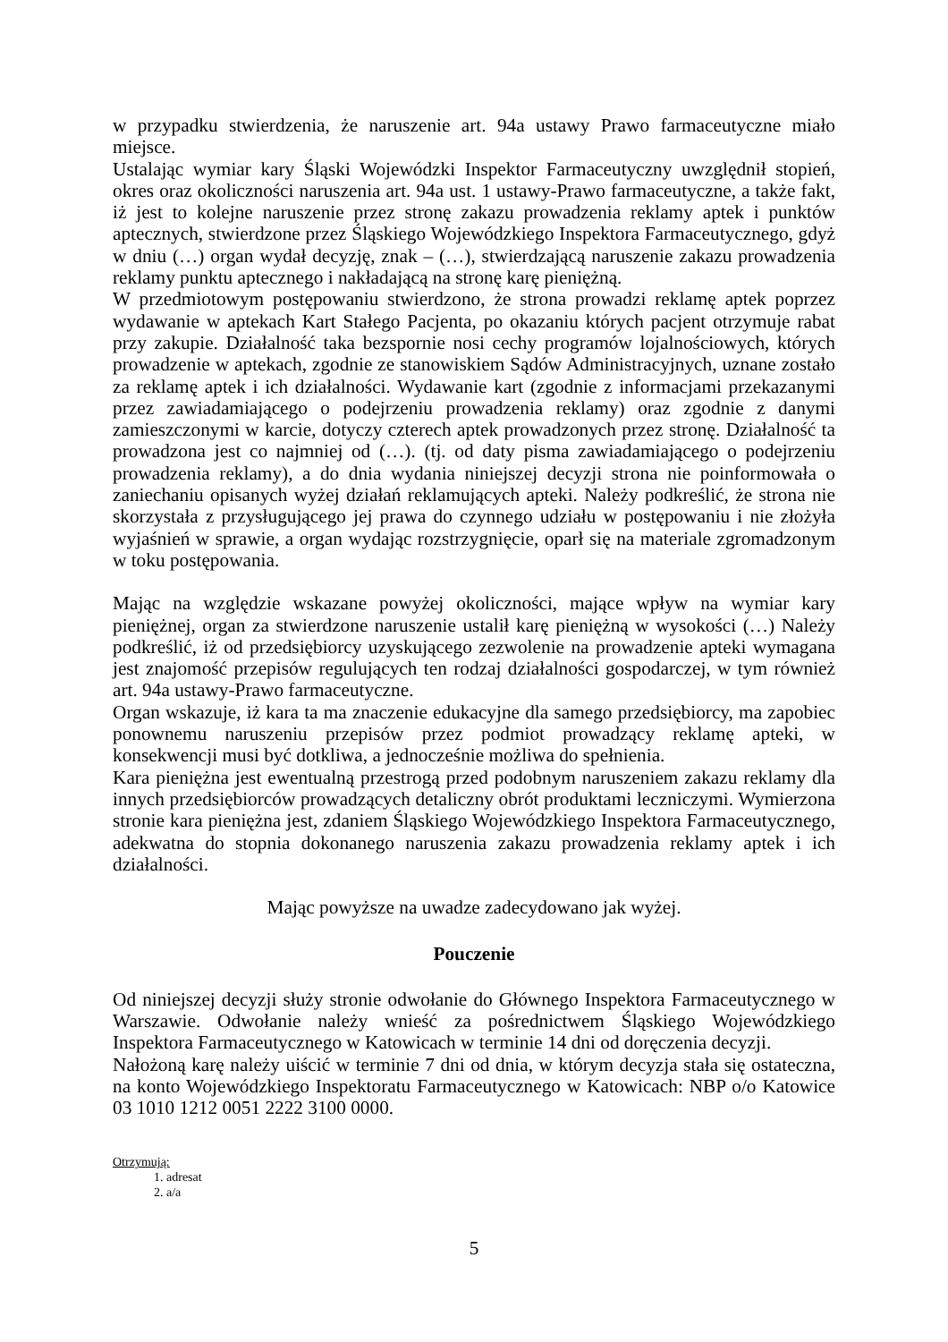w przypadku stwierdzenia, że naruszenie art. 94a ustawy Prawo farmaceutyczne miało miejsce.
Ustalając wymiar kary Śląski Wojewódzki Inspektor Farmaceutyczny uwzględnił stopień, okres oraz okoliczności naruszenia art. 94a ust. 1 ustawy-Prawo farmaceutyczne, a także fakt, iż jest to kolejne naruszenie przez stronę zakazu prowadzenia reklamy aptek i punktów aptecznych, stwierdzone przez Śląskiego Wojewódzkiego Inspektora Farmaceutycznego, gdyż w dniu (…) organ wydał decyzję, znak – (…), stwierdzającą naruszenie zakazu prowadzenia reklamy punktu aptecznego i nakładającą na stronę karę pieniężną.
W przedmiotowym postępowaniu stwierdzono, że strona prowadzi reklamę aptek poprzez wydawanie w aptekach Kart Stałego Pacjenta, po okazaniu których pacjent otrzymuje rabat przy zakupie. Działalność taka bezspornie nosi cechy programów lojalnościowych, których prowadzenie w aptekach, zgodnie ze stanowiskiem Sądów Administracyjnych, uznane zostało za reklamę aptek i ich działalności. Wydawanie kart (zgodnie z informacjami przekazanymi przez zawiadamiającego o podejrzeniu prowadzenia reklamy) oraz zgodnie z danymi zamieszczonymi w karcie, dotyczy czterech aptek prowadzonych przez stronę. Działalność ta prowadzona jest co najmniej od (…). (tj. od daty pisma zawiadamiającego o podejrzeniu prowadzenia reklamy), a do dnia wydania niniejszej decyzji strona nie poinformowała o zaniechaniu opisanych wyżej działań reklamujących apteki. Należy podkreślić, że strona nie skorzystała z przysługującego jej prawa do czynnego udziału w postępowaniu i nie złożyła wyjaśnień w sprawie, a organ wydając rozstrzygnięcie, oparł się na materiale zgromadzonym w toku postępowania.
Mając na względzie wskazane powyżej okoliczności, mające wpływ na wymiar kary pieniężnej, organ za stwierdzone naruszenie ustalił karę pieniężną w wysokości (…) Należy podkreślić, iż od przedsiębiorcy uzyskującego zezwolenie na prowadzenie apteki wymagana jest znajomość przepisów regulujących ten rodzaj działalności gospodarczej, w tym również art. 94a ustawy-Prawo farmaceutyczne.
Organ wskazuje, iż kara ta ma znaczenie edukacyjne dla samego przedsiębiorcy, ma zapobiec ponownemu naruszeniu przepisów przez podmiot prowadzący reklamę apteki, w konsekwencji musi być dotkliwa, a jednocześnie możliwa do spełnienia.
Kara pieniężna jest ewentualną przestrogą przed podobnym naruszeniem zakazu reklamy dla innych przedsiębiorców prowadzących detaliczny obrót produktami leczniczymi. Wymierzona stronie kara pieniężna jest, zdaniem Śląskiego Wojewódzkiego Inspektora Farmaceutycznego, adekwatna do stopnia dokonanego naruszenia zakazu prowadzenia reklamy aptek i ich działalności.
Mając powyższe na uwadze zadecydowano jak wyżej.
Pouczenie
Od niniejszej decyzji służy stronie odwołanie do Głównego Inspektora Farmaceutycznego w Warszawie. Odwołanie należy wnieść za pośrednictwem Śląskiego Wojewódzkiego Inspektora Farmaceutycznego w Katowicach w terminie 14 dni od doręczenia decyzji.
Nałożoną karę należy uiścić w terminie 7 dni od dnia, w którym decyzja stała się ostateczna, na konto Wojewódzkiego Inspektoratu Farmaceutycznego w Katowicach: NBP o/o Katowice 03 1010 1212 0051 2222 3100 0000.
Otrzymują:
1. adresat
2. a/a
5